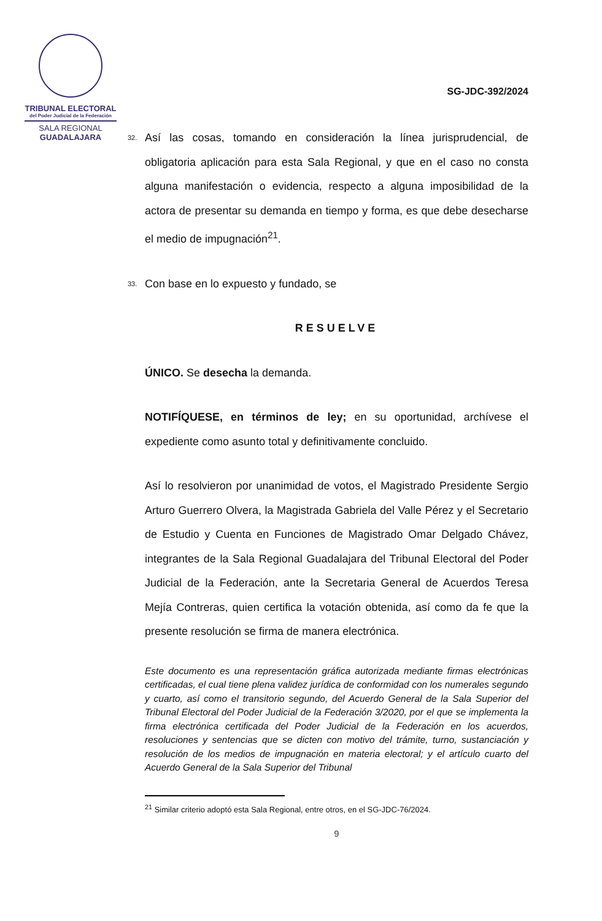TRIBUNAL ELECTORAL
del Poder Judicial de la Federación
SALA REGIONAL
GUADALAJARA
SG-JDC-392/2024
32. Así las cosas, tomando en consideración la línea jurisprudencial, de obligatoria aplicación para esta Sala Regional, y que en el caso no consta alguna manifestación o evidencia, respecto a alguna imposibilidad de la actora de presentar su demanda en tiempo y forma, es que debe desecharse el medio de impugnación<sup>21</sup>.
33. Con base en lo expuesto y fundado, se
RESUELVE
ÚNICO. Se desecha la demanda.
NOTIFÍQUESE, en términos de ley; en su oportunidad, archívese el expediente como asunto total y definitivamente concluido.
Así lo resolvieron por unanimidad de votos, el Magistrado Presidente Sergio Arturo Guerrero Olvera, la Magistrada Gabriela del Valle Pérez y el Secretario de Estudio y Cuenta en Funciones de Magistrado Omar Delgado Chávez, integrantes de la Sala Regional Guadalajara del Tribunal Electoral del Poder Judicial de la Federación, ante la Secretaria General de Acuerdos Teresa Mejía Contreras, quien certifica la votación obtenida, así como da fe que la presente resolución se firma de manera electrónica.
Este documento es una representación gráfica autorizada mediante firmas electrónicas certificadas, el cual tiene plena validez jurídica de conformidad con los numerales segundo y cuarto, así como el transitorio segundo, del Acuerdo General de la Sala Superior del Tribunal Electoral del Poder Judicial de la Federación 3/2020, por el que se implementa la firma electrónica certificada del Poder Judicial de la Federación en los acuerdos, resoluciones y sentencias que se dicten con motivo del trámite, turno, sustanciación y resolución de los medios de impugnación en materia electoral; y el artículo cuarto del Acuerdo General de la Sala Superior del Tribunal
<sup>21</sup> Similar criterio adoptó esta Sala Regional, entre otros, en el SG-JDC-76/2024.
9